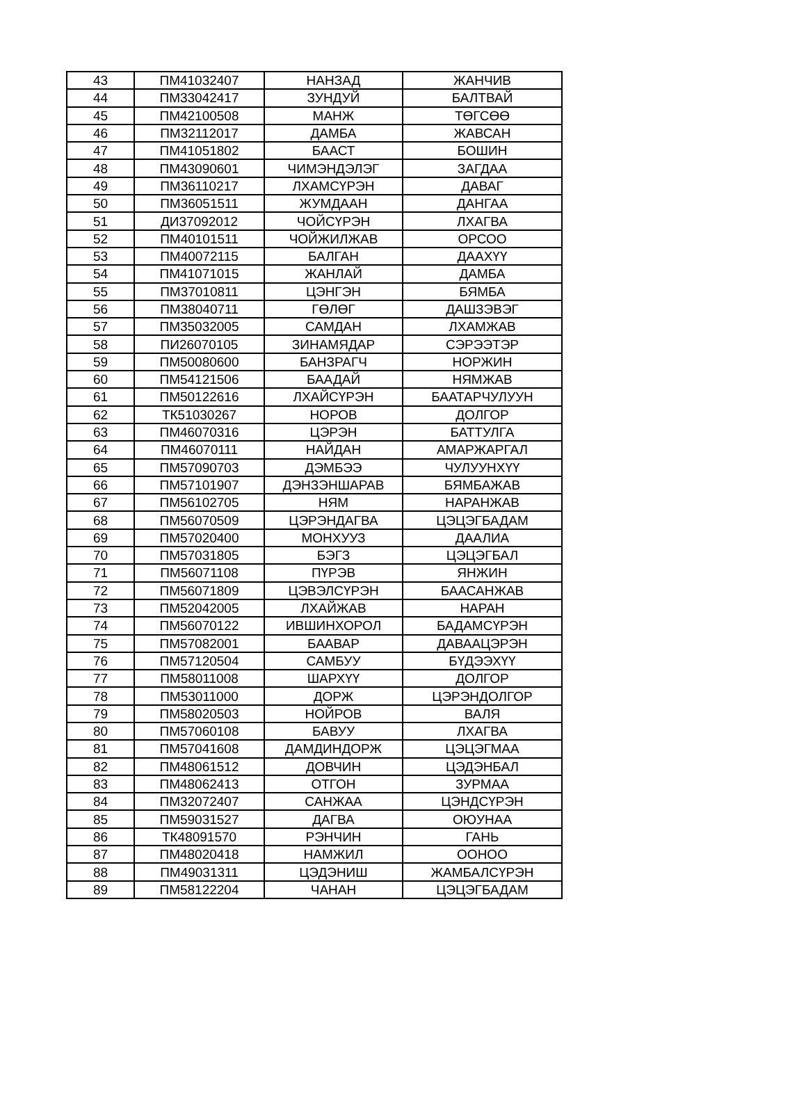| 43 | ПМ41032407 | НАНЗАД | ЖАНЧИВ |
| 44 | ПМ33042417 | ЗУНДУЙ | БАЛТВАЙ |
| 45 | ПМ42100508 | МАНЖ | ТӨГСӨӨ |
| 46 | ПМ32112017 | ДАМБА | ЖАВСАН |
| 47 | ПМ41051802 | БААСТ | БОШИН |
| 48 | ПМ43090601 | ЧИМЭНДЭЛЭГ | ЗАГДАА |
| 49 | ПМ36110217 | ЛХАМСҮРЭН | ДАВАГ |
| 50 | ПМ36051511 | ЖУМДААН | ДАНГАА |
| 51 | ДИ37092012 | ЧОЙСҮРЭН | ЛХАГВА |
| 52 | ПМ40101511 | ЧОЙЖИЛЖАВ | ОРСОО |
| 53 | ПМ40072115 | БАЛГАН | ДААХҮҮ |
| 54 | ПМ41071015 | ЖАНЛАЙ | ДАМБА |
| 55 | ПМ37010811 | ЦЭНГЭН | БЯМБА |
| 56 | ПМ38040711 | ГӨЛӨГ | ДАШЗЭВЭГ |
| 57 | ПМ35032005 | САМДАН | ЛХАМЖАВ |
| 58 | ПИ26070105 | ЗИНАМЯДАР | СЭРЭЭТЭР |
| 59 | ПМ50080600 | БАНЗРАГЧ | НОРЖИН |
| 60 | ПМ54121506 | БААДАЙ | НЯМЖАВ |
| 61 | ПМ50122616 | ЛХАЙСҮРЭН | БААТАРЧУЛУУН |
| 62 | ТК51030267 | НОРОВ | ДОЛГОР |
| 63 | ПМ46070316 | ЦЭРЭН | БАТТУЛГА |
| 64 | ПМ46070111 | НАЙДАН | АМАРЖАРГАЛ |
| 65 | ПМ57090703 | ДЭМБЭЭ | ЧУЛУУНХҮҮ |
| 66 | ПМ57101907 | ДЭНЗЭНШАРАВ | БЯМБАЖАВ |
| 67 | ПМ56102705 | НЯМ | НАРАНЖАВ |
| 68 | ПМ56070509 | ЦЭРЭНДАГВА | ЦЭЦЭГБАДАМ |
| 69 | ПМ57020400 | МОНХУУЗ | ДААЛИА |
| 70 | ПМ57031805 | БЭГЗ | ЦЭЦЭГБАЛ |
| 71 | ПМ56071108 | ПҮРЭВ | ЯНЖИН |
| 72 | ПМ56071809 | ЦЭВЭЛСҮРЭН | БААСАНЖАВ |
| 73 | ПМ52042005 | ЛХАЙЖАВ | НАРАН |
| 74 | ПМ56070122 | ИВШИНХОРОЛ | БАДАМСҮРЭН |
| 75 | ПМ57082001 | БААВАР | ДАВААЦЭРЭН |
| 76 | ПМ57120504 | САМБУУ | БҮДЭЭХҮҮ |
| 77 | ПМ58011008 | ШАРХҮҮ | ДОЛГОР |
| 78 | ПМ53011000 | ДОРЖ | ЦЭРЭНДОЛГОР |
| 79 | ПМ58020503 | НОЙРОВ | ВАЛЯ |
| 80 | ПМ57060108 | БАВУУ | ЛХАГВА |
| 81 | ПМ57041608 | ДАМДИНДОРЖ | ЦЭЦЭГМАА |
| 82 | ПМ48061512 | ДОВЧИН | ЦЭДЭНБАЛ |
| 83 | ПМ48062413 | ОТГОН | ЗУРМАА |
| 84 | ПМ32072407 | САНЖАА | ЦЭНДСҮРЭН |
| 85 | ПМ59031527 | ДАГВА | ОЮУНАА |
| 86 | ТК48091570 | РЭНЧИН | ГАНЬ |
| 87 | ПМ48020418 | НАМЖИЛ | ООНОО |
| 88 | ПМ49031311 | ЦЭДЭНИШ | ЖАМБАЛСҮРЭН |
| 89 | ПМ58122204 | ЧАНАН | ЦЭЦЭГБАДАМ |